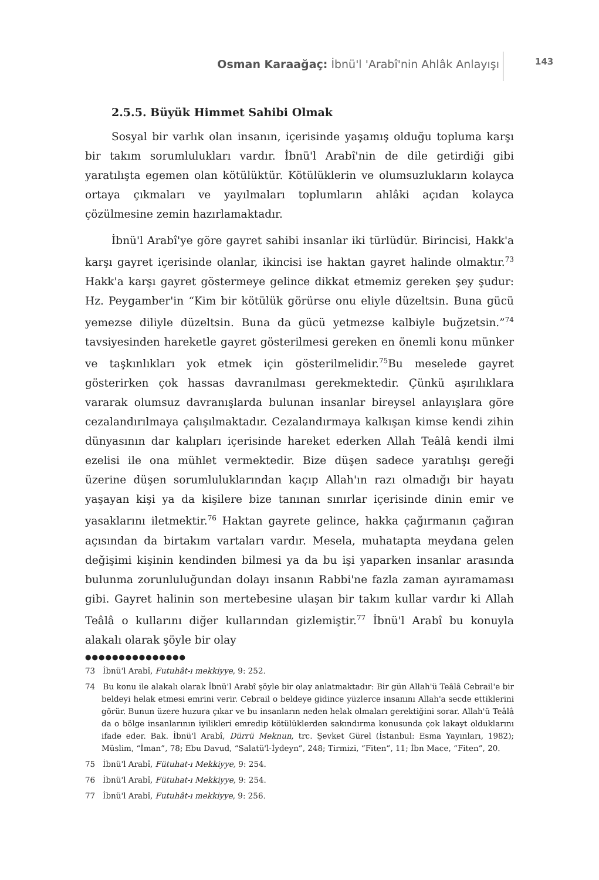Osman Karaağaç: İbnü'l 'Arabî'nin Ahlâk Anlayışı
143
2.5.5. Büyük Himmet Sahibi Olmak
Sosyal bir varlık olan insanın, içerisinde yaşamış olduğu topluma karşı bir takım sorumlulukları vardır. İbnü'l Arabî'nin de dile getirdiği gibi yaratılışta egemen olan kötülüktür. Kötülüklerin ve olumsuzlukların kolayca ortaya çıkmaları ve yayılmaları toplumların ahlâki açıdan kolayca çözülmesine zemin hazırlamaktadır.
İbnü'l Arabî'ye göre gayret sahibi insanlar iki türlüdür. Birincisi, Hakk'a karşı gayret içerisinde olanlar, ikincisi ise haktan gayret halinde olmaktır.<sup>73</sup> Hakk'a karşı gayret göstermeye gelince dikkat etmemiz gereken şey şudur: Hz. Peygamber'in “Kim bir kötülük görürse onu eliyle düzeltsin. Buna gücü yemezse diliyle düzeltsin. Buna da gücü yetmezse kalbiyle buğzetsin.”<sup>74</sup> tavsiyesinden hareketle gayret gösterilmesi gereken en önemli konu münker ve taşkınlıkları yok etmek için gösterilmelidir.<sup>75</sup>Bu meselede gayret gösterirken çok hassas davranılması gerekmektedir. Çünkü aşırılıklara vararak olumsuz davranışlarda bulunan insanlar bireysel anlayışlara göre cezalandırılmaya çalışılmaktadır. Cezalandırmaya kalkışan kimse kendi zihin dünyasının dar kalıpları içerisinde hareket ederken Allah Teâlâ kendi ilmi ezelisi ile ona mühlet vermektedir. Bize düşen sadece yaratılışı gereği üzerine düşen sorumluluklarından kaçıp Allah'ın razı olmadığı bir hayatı yaşayan kişi ya da kişilere bize tanınan sınırlar içerisinde dinin emir ve yasaklarını iletmektir.<sup>76</sup> Haktan gayrete gelince, hakka çağırmanın çağıran açısından da birtakım vartaları vardır. Mesela, muhatapta meydana gelen değişimi kişinin kendinden bilmesi ya da bu işi yaparken insanlar arasında bulunma zorunluluğundan dolayı insanın Rabbi'ne fazla zaman ayıramaması gibi. Gayret halinin son mertebesine ulaşan bir takım kullar vardır ki Allah Teâlâ o kullarını diğer kullarından gizlemiştir.<sup>77</sup> İbnü'l Arabî bu konuyla alakalı olarak şöyle bir olay
●●●●●●●●●●●●●●●
73 İbnü'l Arabî, Futuhât-ı mekkiyye, 9: 252.
74 Bu konu ile alakalı olarak İbnü'l Arabî şöyle bir olay anlatmaktadır: Bir gün Allah'ü Teâlâ Cebrail'e bir beldeyi helak etmesi emrini verir. Cebrail o beldeye gidince yüzlerce insanını Allah'a secde ettiklerini görür. Bunun üzere huzura çıkar ve bu insanların neden helak olmaları gerektiğini sorar. Allah'ü Teâlâ da o bölge insanlarının iyilikleri emredip kötülüklerden sakındırma konusunda çok lakayt olduklarını ifade eder. Bak. İbnü'l Arabî, Dürrü Meknun, trc. Şevket Gürel (İstanbul: Esma Yayınları, 1982); Müslim, “İman”, 78; Ebu Davud, “Salatü'l-İydeyn”, 248; Tirmizi, “Fiten”, 11; İbn Mace, “Fiten”, 20.
75 İbnü'l Arabî, Fütuhat-ı Mekkiyye, 9: 254.
76 İbnü'l Arabî, Fütuhat-ı Mekkiyye, 9: 254.
77 İbnü'l Arabî, Futuhât-ı mekkiyye, 9: 256.